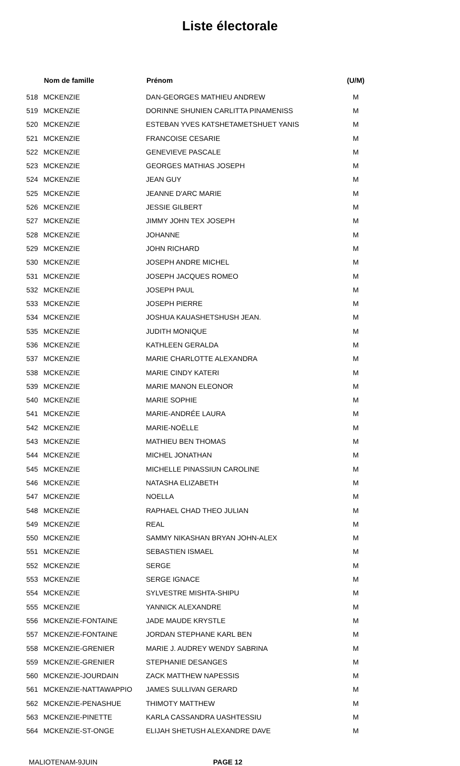Liste électorale
| | Nom de famille | Prénom | (U/M) |
| --- | --- | --- | --- |
| 518 | MCKENZIE | DAN-GEORGES MATHIEU ANDREW | M |
| 519 | MCKENZIE | DORINNE SHUNIEN CARLITTA PINAMENISS | M |
| 520 | MCKENZIE | ESTEBAN YVES KATSHETAMETSHUET YANIS | M |
| 521 | MCKENZIE | FRANCOISE CESARIE | M |
| 522 | MCKENZIE | GENEVIEVE PASCALE | M |
| 523 | MCKENZIE | GEORGES MATHIAS JOSEPH | M |
| 524 | MCKENZIE | JEAN GUY | M |
| 525 | MCKENZIE | JEANNE D'ARC MARIE | M |
| 526 | MCKENZIE | JESSIE GILBERT | M |
| 527 | MCKENZIE | JIMMY JOHN TEX JOSEPH | M |
| 528 | MCKENZIE | JOHANNE | M |
| 529 | MCKENZIE | JOHN RICHARD | M |
| 530 | MCKENZIE | JOSEPH ANDRE MICHEL | M |
| 531 | MCKENZIE | JOSEPH JACQUES ROMEO | M |
| 532 | MCKENZIE | JOSEPH PAUL | M |
| 533 | MCKENZIE | JOSEPH PIERRE | M |
| 534 | MCKENZIE | JOSHUA KAUASHETSHUSH JEAN. | M |
| 535 | MCKENZIE | JUDITH MONIQUE | M |
| 536 | MCKENZIE | KATHLEEN GERALDA | M |
| 537 | MCKENZIE | MARIE CHARLOTTE ALEXANDRA | M |
| 538 | MCKENZIE | MARIE CINDY KATERI | M |
| 539 | MCKENZIE | MARIE MANON ELEONOR | M |
| 540 | MCKENZIE | MARIE SOPHIE | M |
| 541 | MCKENZIE | MARIE-ANDRÉE LAURA | M |
| 542 | MCKENZIE | MARIE-NOËLLE | M |
| 543 | MCKENZIE | MATHIEU BEN THOMAS | M |
| 544 | MCKENZIE | MICHEL JONATHAN | M |
| 545 | MCKENZIE | MICHELLE PINASSIUN CAROLINE | M |
| 546 | MCKENZIE | NATASHA ELIZABETH | M |
| 547 | MCKENZIE | NOELLA | M |
| 548 | MCKENZIE | RAPHAEL CHAD THEO JULIAN | M |
| 549 | MCKENZIE | REAL | M |
| 550 | MCKENZIE | SAMMY NIKASHAN BRYAN JOHN-ALEX | M |
| 551 | MCKENZIE | SEBASTIEN ISMAEL | M |
| 552 | MCKENZIE | SERGE | M |
| 553 | MCKENZIE | SERGE IGNACE | M |
| 554 | MCKENZIE | SYLVESTRE MISHTA-SHIPU | M |
| 555 | MCKENZIE | YANNICK ALEXANDRE | M |
| 556 | MCKENZIE-FONTAINE | JADE MAUDE KRYSTLE | M |
| 557 | MCKENZIE-FONTAINE | JORDAN STEPHANE KARL BEN | M |
| 558 | MCKENZIE-GRENIER | MARIE J. AUDREY WENDY SABRINA | M |
| 559 | MCKENZIE-GRENIER | STEPHANIE DESANGES | M |
| 560 | MCKENZIE-JOURDAIN | ZACK MATTHEW NAPESSIS | M |
| 561 | MCKENZIE-NATTAWAPPIO | JAMES SULLIVAN GERARD | M |
| 562 | MCKENZIE-PENASHUE | THIMOTY MATTHEW | M |
| 563 | MCKENZIE-PINETTE | KARLA CASSANDRA UASHTESSIU | M |
| 564 | MCKENZIE-ST-ONGE | ELIJAH SHETUSH ALEXANDRE DAVE | M |
MALIOTENAM-9JUIN PAGE 12